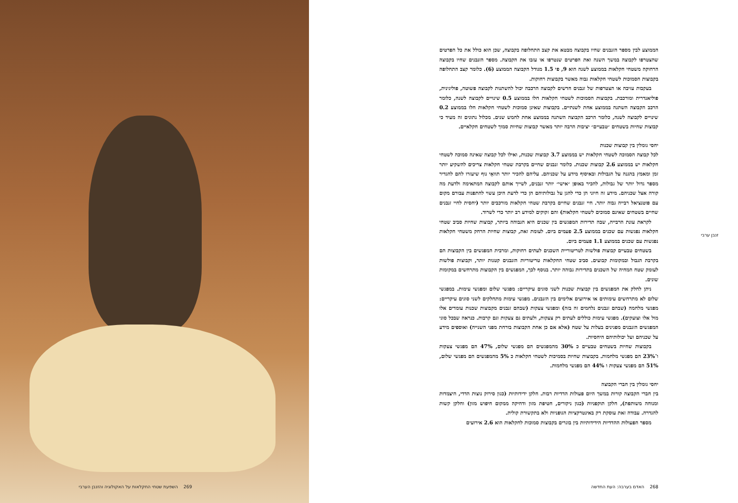269 השפעת שטחי החקלאות על האקולוגיה והזנבן הערבי
הממוצע לבין מספר הזנבנים שחיו בקבוצה מבטא את קצב התחלופה בקבוצה, שכן הוא כולל את כל הפרטים שהצטרפו לקבוצה במשך השנה ואת הפרטים שנטרפו או עזבו את הקבוצה. מספר הזנבנים שחיו בקבוצה הרחוקה משטחי חקלאות בממוצע לשנה הוא 9, פי 1.5 מגודל הקבוצה הממוצע (6). כלומר קצב התחלופה בקבוצות הסמוכות לשטחי חקלאות גבוה מאשר בקבוצות רחוקות.
בעקבות עזיבה או הצטרפות של זנבנים חדשים לקבוצה הרכבה יכול להשתנות לקבוצה פשוטה, פוליגינית, פוליאנדרית ומורכבת. בקבוצות הסמוכות לשטחי חקלאות חלו בממוצע 0.5 שינויים לקבוצה לשנה, כלומר הרכב הקבוצה השתנה בממוצע אחת לשנתיים. בקבוצות שאינן סמוכות לשטחי חקלאות חלו בממוצע 0.2 שינויים לקבוצה לשנה, כלומר הרכב הקבוצה השתנה בממוצע אחת לחמש שנים. מכלול נתונים זה מעיד כי קבוצות שחיות בשטחים ״טבעיים״ יציבות הרבה יותר מאשר קבוצות שחיות סמוך לשטחים חקלאיים.
יחסי גומלין בין קבוצות שכנות
לכל קבוצה הסמוכה לשטחי חקלאות יש בממוצע 3.7 קבוצות שכנות, ואילו לכל קבוצה שאינה סמוכה לשטחי חקלאות יש בממוצע 2.6 קבוצות שכנות. כלומר זנבנים שחיים בקרבת שטחי חקלאות צריכים להשקיע יותר זמן ומאמץ בהגנה על הגבולות ובאיסוף מידע על שכניהם. עליהם להכיר יותר תוואֵי נוף שיעזרו להם להגדיר מספר גדול יותר של גבולות, להכיר באופן ״אישי״ יותר זנבנים, לשייך אותם לקבוצה המתאימה ולדעת מה קורה אצל שכניהם. מידע זה חיוני הן כדי להגן על גבולותיהם הן כדי לדעת היכן עשוי להתפנות עבורם מקום עם פוטנציאל רבייה גבוה יותר. חיי זנבנים שחיים בקרבת שטחי חקלאות מורכבים יותר (יחסית לחיי זנבנים שחיים בשטחים שאינם סמוכים לשטחי חקלאות) והם זקוקים למידע רב יותר כדי לשרוד.
לקראת עונת הרבייה, שבה תדירות המפגשים בין שכנים היא הגבוהה ביותר, קבוצות שחיות סביב שטחי חקלאות נפגשות עם שכנים בממוצע 2.5 פעמים ביום. לעומת זאת, קבוצות שחיות הרחק משטחי חקלאות נפגשות עם שכנים בממוצע 1.1 פעמים ביום.
בשטחים טבעיים קבוצות פולשות לטריטוריית השכנים לעתים רחוקות, ומרבית המפגשים בין הקבוצות הם בקרבת הגבול ובמקומות קבועים. סביב שטחי החקלאות טריטוריות הזנבנים קטנות יותר, וקבוצות פולשות לעומק שטח המחיה של השכנים בתדירות גבוהה יותר. בנוסף לכך, המפגשים בין הקבוצות מתרחשים במקומות שונים.
ניתן לחלק את המפגשים בין קבוצות שכנות לשני סוגים עיקריים: מפגשי שלום ומפגשי עימות. במפגשי שלום לא מתרחשים עימותים או אירועים אלימים בין הזנבנים. מפגשי עימות מתחלקים לשני סוגים עיקריים: מפגשי מלחמה (שבהם זנבנים נלחמים זה בזה) ומפגשי צעקות (שבהם זנבנים מקבוצות שכנות עומדים אלו מול אלו וצועקים). מפגשי עימות כוללים לעתים רק צעקות, ולעתים גם צעקות וגם קרבות. כנראה שבכל סוגי המפגשים הזנבנים מפגינים בעלות על שטח (אלא אם כן אחת הקבוצות בורחת מפני השנייה) ואוספים מידע על שכניהם ועל יכולותיהם היחסיות.
בקבוצות שחיות בשטחים טבעיים כ 30% מהמפגשים הם מפגשי שלום, 47% הם מפגשי צעקות ו־23% הם מפגשי מלחמות. בקבוצות שחיות בסמיכות לשטחי חקלאות כ 5% מהמפגשים הם מפגשי שלום, 51% הם מפגשי צעקות ו 44% הם מפגשי מלחמות.
יחסי גומלין בין חברי הקבוצה
בין חברי הקבוצה קורות במשך היום פעולות הדדיות רבות. חלקן ידידותיות (כגון סירוק נוצות הדדי, היצמדות ומנוחה משותפת), חלקן תוקפניות (כגון ניקורים, חטיפת מזון ודחיקה ממקום חיפוש מזון) וחלקן קשות להגדרה. עבודה זאת עוסקת רק באינטרקציות הגופניות ולא בתקשורת קולית.
מספר הפעולות ההדדיות הידידותיות בין בוגרים בקבוצות סמוכות לחקלאות הוא 2.6 אירועים
זנבן ערבי
268 האדם בערבה: העת החדשה